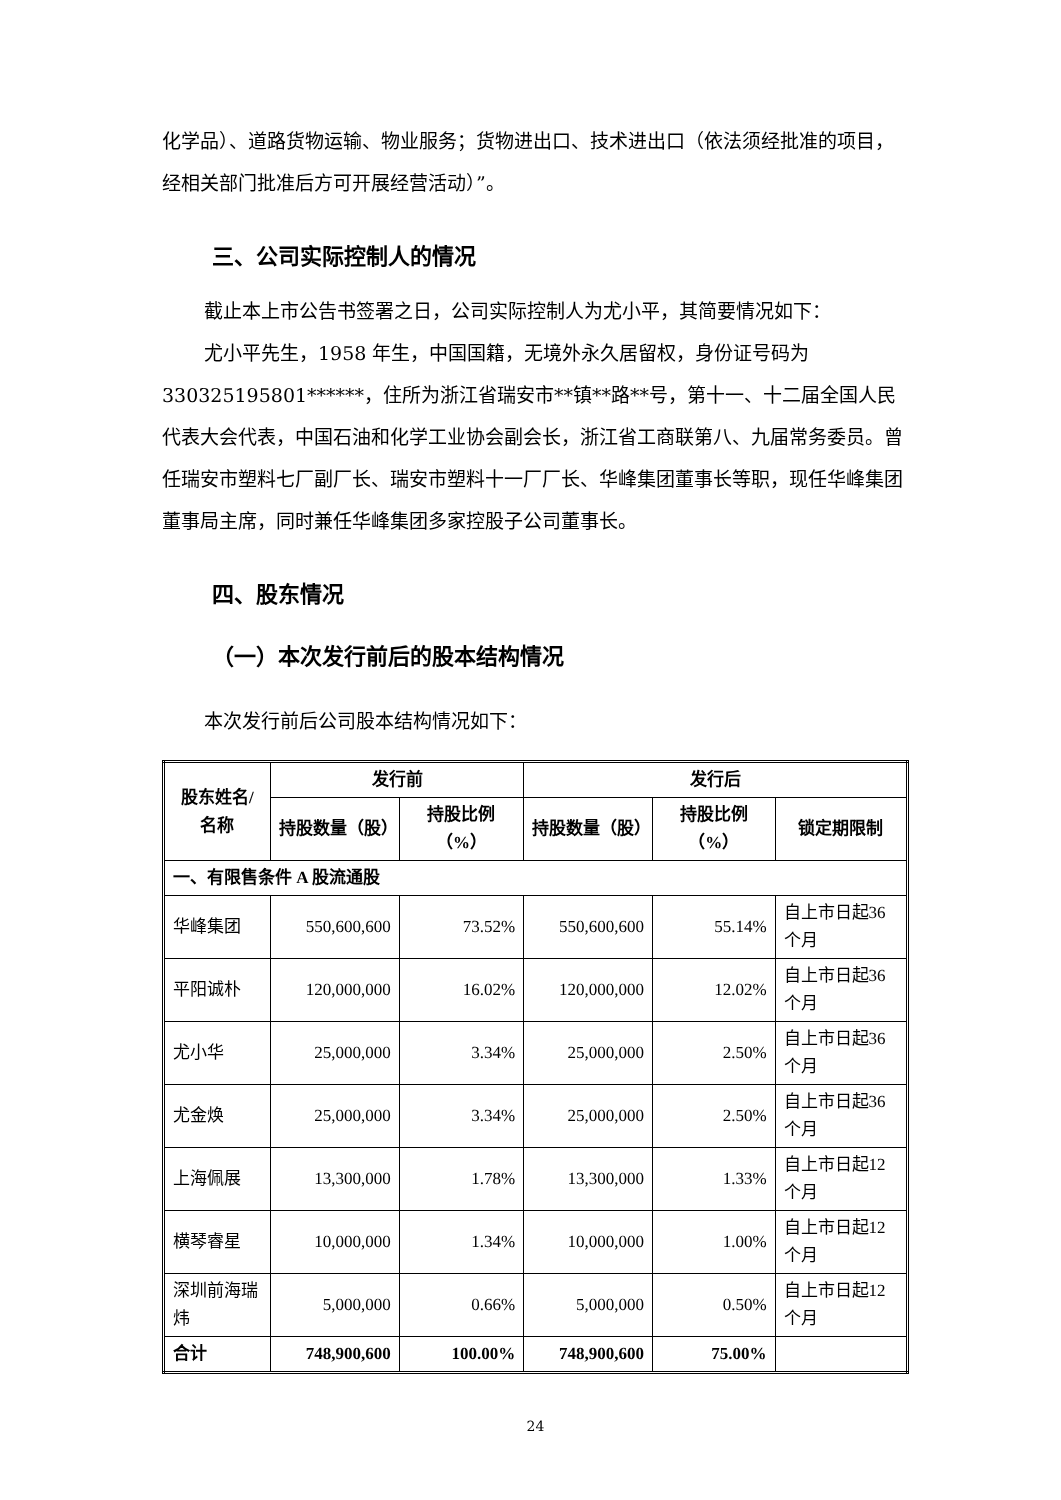化学品）、道路货物运输、物业服务；货物进出口、技术进出口（依法须经批准的项目，经相关部门批准后方可开展经营活动）”。
三、公司实际控制人的情况
截止本上市公告书签署之日，公司实际控制人为尤小平，其简要情况如下：
尤小平先生，1958 年生，中国国籍，无境外永久居留权，身份证号码为330325195801******，住所为浙江省瑞安市**镇**路**号，第十一、十二届全国人民代表大会代表，中国石油和化学工业协会副会长，浙江省工商联第八、九届常务委员。曾任瑞安市塑料七厂副厂长、瑞安市塑料十一厂厂长、华峰集团董事长等职，现任华峰集团董事局主席，同时兼任华峰集团多家控股子公司董事长。
四、股东情况
（一）本次发行前后的股本结构情况
本次发行前后公司股本结构情况如下：
| 股东姓名/名称 | 发行前 | | 发行后 | | |
| --- | --- | --- | --- | --- | --- |
| | 持股数量（股） | 持股比例（%） | 持股数量（股） | 持股比例（%） | 锁定期限制 |
| 一、有限售条件 A 股流通股 | | | | | |
| 华峰集团 | 550,600,600 | 73.52% | 550,600,600 | 55.14% | 自上市日起36 个月 |
| 平阳诚朴 | 120,000,000 | 16.02% | 120,000,000 | 12.02% | 自上市日起36 个月 |
| 尤小华 | 25,000,000 | 3.34% | 25,000,000 | 2.50% | 自上市日起36 个月 |
| 尤金焕 | 25,000,000 | 3.34% | 25,000,000 | 2.50% | 自上市日起36 个月 |
| 上海佩展 | 13,300,000 | 1.78% | 13,300,000 | 1.33% | 自上市日起12 个月 |
| 横琴睿星 | 10,000,000 | 1.34% | 10,000,000 | 1.00% | 自上市日起12 个月 |
| 深圳前海瑞炜 | 5,000,000 | 0.66% | 5,000,000 | 0.50% | 自上市日起12 个月 |
| 合计 | 748,900,600 | 100.00% | 748,900,600 | 75.00% | |
24